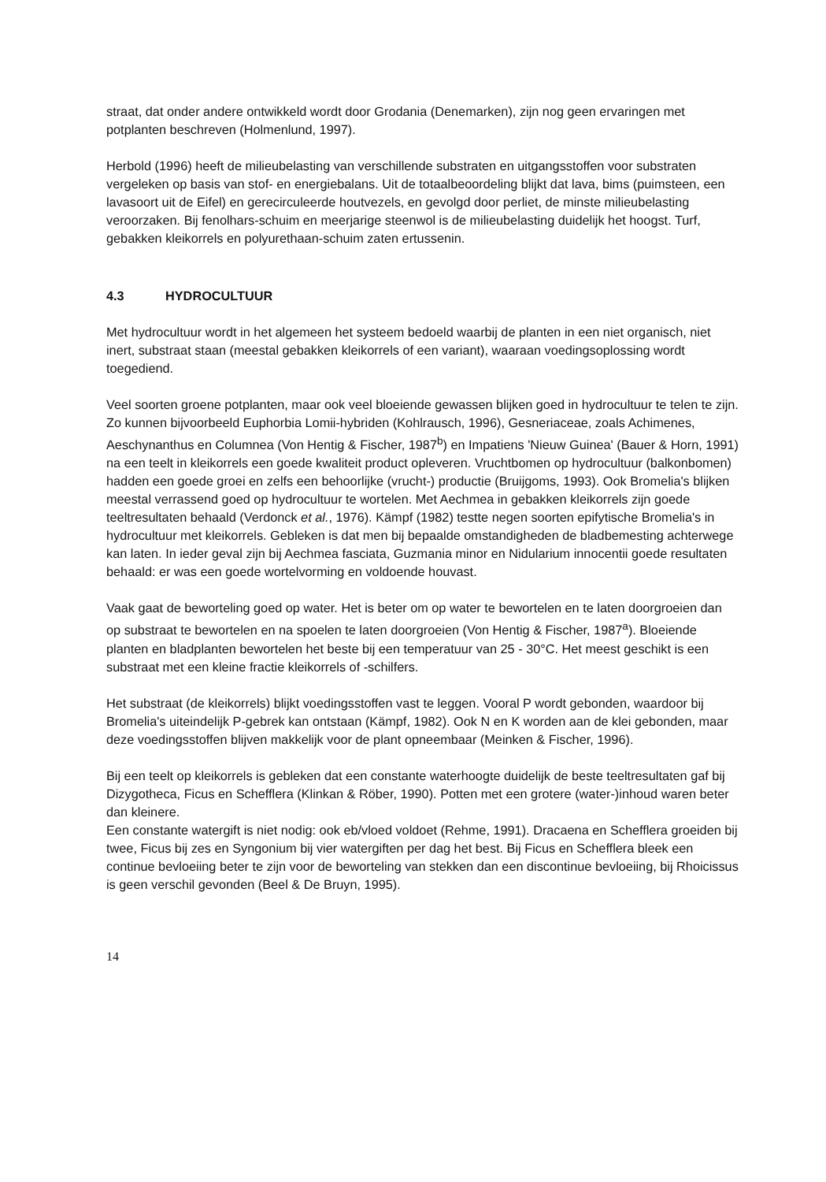straat, dat onder andere ontwikkeld wordt door Grodania (Denemarken), zijn nog geen ervaringen met potplanten beschreven (Holmenlund, 1997).
Herbold (1996) heeft de milieubelasting van verschillende substraten en uitgangsstoffen voor substraten vergeleken op basis van stof- en energiebalans. Uit de totaalbeoordeling blijkt dat lava, bims (puimsteen, een lavasoort uit de Eifel) en gerecirculeerde houtvezels, en gevolgd door perliet, de minste milieubelasting veroorzaken. Bij fenolhars-schuim en meerjarige steenwol is de milieubelasting duidelijk het hoogst. Turf, gebakken kleikorrels en polyurethaan-schuim zaten ertussenin.
4.3 HYDROCULTUUR
Met hydrocultuur wordt in het algemeen het systeem bedoeld waarbij de planten in een niet organisch, niet inert, substraat staan (meestal gebakken kleikorrels of een variant), waaraan voedingsoplossing wordt toegediend.
Veel soorten groene potplanten, maar ook veel bloeiende gewassen blijken goed in hydrocultuur te telen te zijn. Zo kunnen bijvoorbeeld Euphorbia Lomii-hybriden (Kohlrausch, 1996), Gesneriaceae, zoals Achimenes, Aeschynanthus en Columnea (Von Hentig & Fischer, 1987<sup>b</sup>) en Impatiens 'Nieuw Guinea' (Bauer & Horn, 1991) na een teelt in kleikorrels een goede kwaliteit product opleveren. Vruchtbomen op hydrocultuur (balkonbomen) hadden een goede groei en zelfs een behoorlijke (vrucht-) productie (Bruijgoms, 1993). Ook Bromelia's blijken meestal verrassend goed op hydrocultuur te wortelen. Met Aechmea in gebakken kleikorrels zijn goede teeltresultaten behaald (Verdonck et al., 1976). Kämpf (1982) testte negen soorten epifytische Bromelia's in hydrocultuur met kleikorrels. Gebleken is dat men bij bepaalde omstandigheden de bladbemesting achterwege kan laten. In ieder geval zijn bij Aechmea fasciata, Guzmania minor en Nidularium innocentii goede resultaten behaald: er was een goede wortelvorming en voldoende houvast.
Vaak gaat de beworteling goed op water. Het is beter om op water te bewortelen en te laten doorgroeien dan op substraat te bewortelen en na spoelen te laten doorgroeien (Von Hentig & Fischer, 1987<sup>a</sup>). Bloeiende planten en bladplanten bewortelen het beste bij een temperatuur van 25 - 30°C. Het meest geschikt is een substraat met een kleine fractie kleikorrels of -schilfers.
Het substraat (de kleikorrels) blijkt voedingsstoffen vast te leggen. Vooral P wordt gebonden, waardoor bij Bromelia's uiteindelijk P-gebrek kan ontstaan (Kämpf, 1982). Ook N en K worden aan de klei gebonden, maar deze voedingsstoffen blijven makkelijk voor de plant opneembaar (Meinken & Fischer, 1996).
Bij een teelt op kleikorrels is gebleken dat een constante waterhoogte duidelijk de beste teeltresultaten gaf bij Dizygotheca, Ficus en Schefflera (Klinkan & Röber, 1990). Potten met een grotere (water-)inhoud waren beter dan kleinere.
Een constante watergift is niet nodig: ook eb/vloed voldoet (Rehme, 1991). Dracaena en Schefflera groeiden bij twee, Ficus bij zes en Syngonium bij vier watergiften per dag het best. Bij Ficus en Schefflera bleek een continue bevloeiing beter te zijn voor de beworteling van stekken dan een discontinue bevloeiing, bij Rhoicissus is geen verschil gevonden (Beel & De Bruyn, 1995).
14